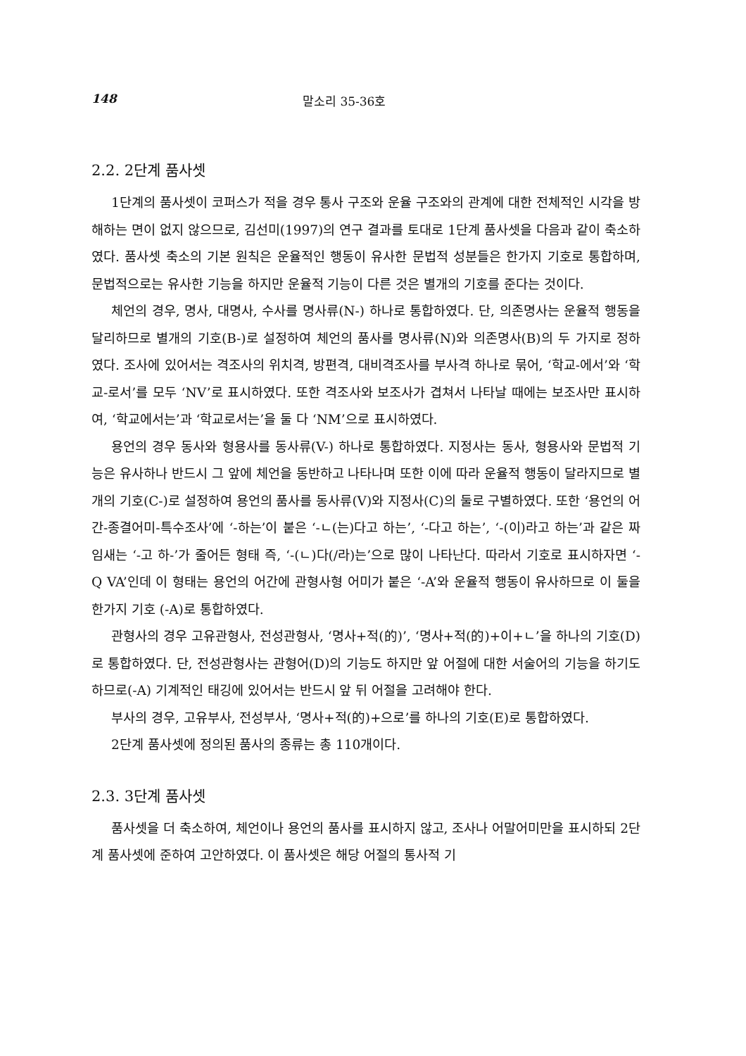148 말소리 35-36호
2.2. 2단계 품사셋
1단계의 품사셋이 코퍼스가 적을 경우 통사 구조와 운율 구조와의 관계에 대한 전체적인 시각을 방해하는 면이 없지 않으므로, 김선미(1997)의 연구 결과를 토대로 1단계 품사셋을 다음과 같이 축소하였다. 품사셋 축소의 기본 원칙은 운율적인 행동이 유사한 문법적 성분들은 한가지 기호로 통합하며, 문법적으로는 유사한 기능을 하지만 운율적 기능이 다른 것은 별개의 기호를 준다는 것이다.
체언의 경우, 명사, 대명사, 수사를 명사류(N-) 하나로 통합하였다. 단, 의존명사는 운율적 행동을 달리하므로 별개의 기호(B-)로 설정하여 체언의 품사를 명사류(N)와 의존명사(B)의 두 가지로 정하였다. 조사에 있어서는 격조사의 위치격, 방편격, 대비격조사를 부사격 하나로 묶어, ‘학교-에서’와 ‘학교-로서’를 모두 ‘NV’로 표시하였다. 또한 격조사와 보조사가 겹쳐서 나타날 때에는 보조사만 표시하여, ‘학교에서는’과 ‘학교로서는’을 둘 다 ‘NM’으로 표시하였다.
용언의 경우 동사와 형용사를 동사류(V-) 하나로 통합하였다. 지정사는 동사, 형용사와 문법적 기능은 유사하나 반드시 그 앞에 체언을 동반하고 나타나며 또한 이에 따라 운율적 행동이 달라지므로 별개의 기호(C-)로 설정하여 용언의 품사를 동사류(V)와 지정사(C)의 둘로 구별하였다. 또한 ‘용언의 어간-종결어미-특수조사’에 ‘-하는’이 붙은 ‘-ㄴ(는)다고 하는’, ‘-다고 하는’, ‘-(이)라고 하는’과 같은 짜임새는 ‘-고 하-’가 줄어든 형태 즉, ‘-(ㄴ)다(/라)는’으로 많이 나타난다. 따라서 기호로 표시하자면 ‘-Q VA’인데 이 형태는 용언의 어간에 관형사형 어미가 붙은 ‘-A’와 운율적 행동이 유사하므로 이 둘을 한가지 기호 (-A)로 통합하였다.
관형사의 경우 고유관형사, 전성관형사, ‘명사+적(的)’, ‘명사+적(的)+이+ㄴ’을 하나의 기호(D)로 통합하였다. 단, 전성관형사는 관형어(D)의 기능도 하지만 앞 어절에 대한 서술어의 기능을 하기도 하므로(-A) 기계적인 태깅에 있어서는 반드시 앞 뒤 어절을 고려해야 한다.
부사의 경우, 고유부사, 전성부사, ‘명사+적(的)+으로’를 하나의 기호(E)로 통합하였다.
2단계 품사셋에 정의된 품사의 종류는 총 110개이다.
2.3. 3단계 품사셋
품사셋을 더 축소하여, 체언이나 용언의 품사를 표시하지 않고, 조사나 어말어미만을 표시하되 2단계 품사셋에 준하여 고안하였다. 이 품사셋은 해당 어절의 통사적 기